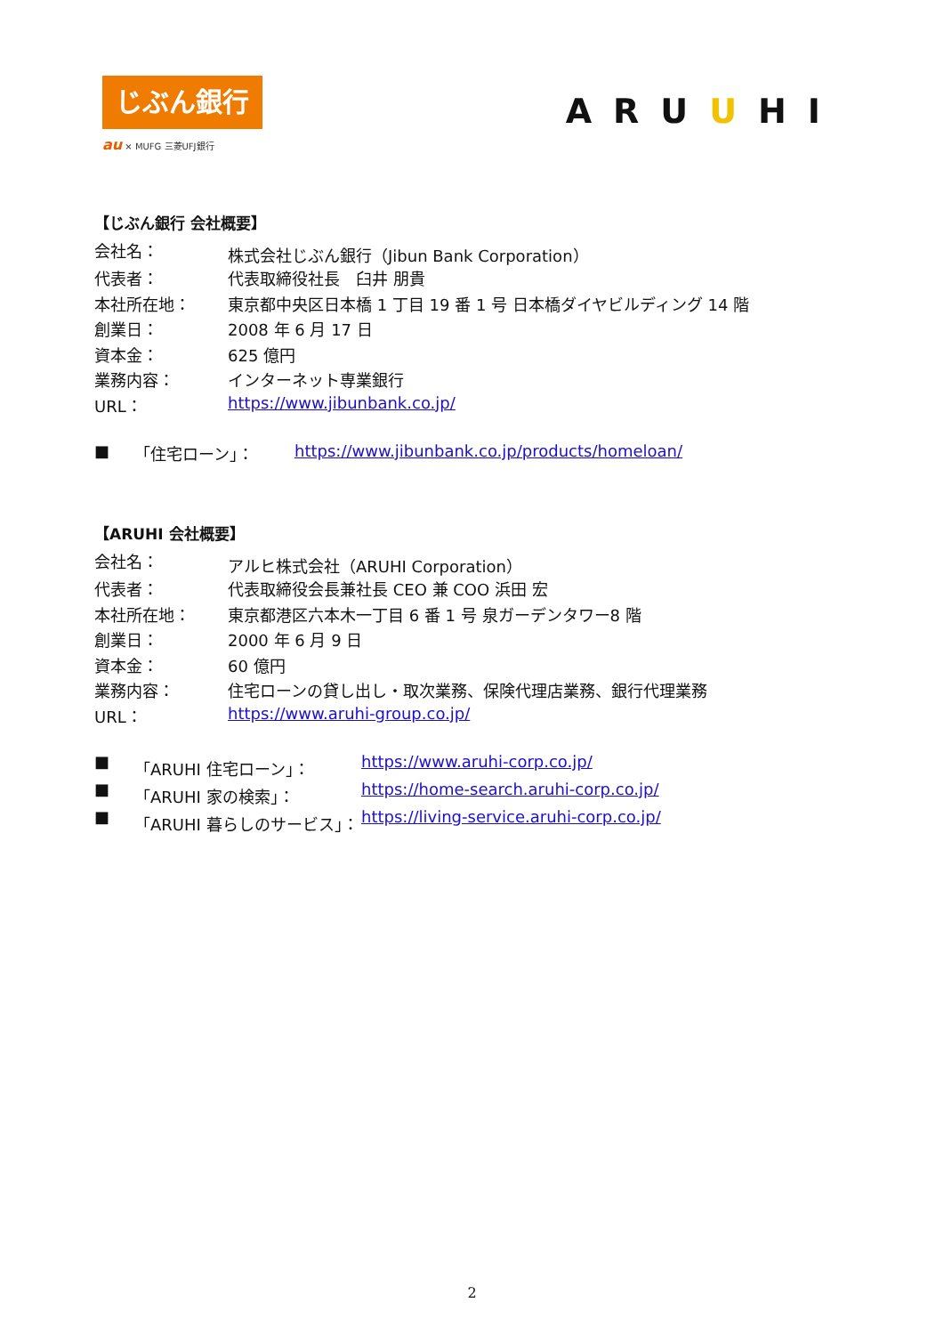じぶん銀行
au × MUFG 三菱UFJ銀行
ARUUHI
【じぶん銀行 会社概要】
| 会社名： | 株式会社じぶん銀行（Jibun Bank Corporation） |
| 代表者： | 代表取締役社長 臼井 朋貴 |
| 本社所在地： | 東京都中央区日本橋 1 丁目 19 番 1 号 日本橋ダイヤビルディング 14 階 |
| 創業日： | 2008 年 6 月 17 日 |
| 資本金： | 625 億円 |
| 業務内容： | インターネット専業銀行 |
| URL： | https://www.jibunbank.co.jp/ |
| ■ | 「住宅ローン」： | https://www.jibunbank.co.jp/products/homeloan/ |
【ARUHI 会社概要】
| 会社名： | アルヒ株式会社（ARUHI Corporation） |
| 代表者： | 代表取締役会長兼社長 CEO 兼 COO 浜田 宏 |
| 本社所在地： | 東京都港区六本木一丁目 6 番 1 号 泉ガーデンタワー8 階 |
| 創業日： | 2000 年 6 月 9 日 |
| 資本金： | 60 億円 |
| 業務内容： | 住宅ローンの貸し出し・取次業務、保険代理店業務、銀行代理業務 |
| URL： | https://www.aruhi-group.co.jp/ |
| ■ | 「ARUHI 住宅ローン」： | https://www.aruhi-corp.co.jp/ |
| ■ | 「ARUHI 家の検索」： | https://home-search.aruhi-corp.co.jp/ |
| ■ | 「ARUHI 暮らしのサービス」： | https://living-service.aruhi-corp.co.jp/ |
2